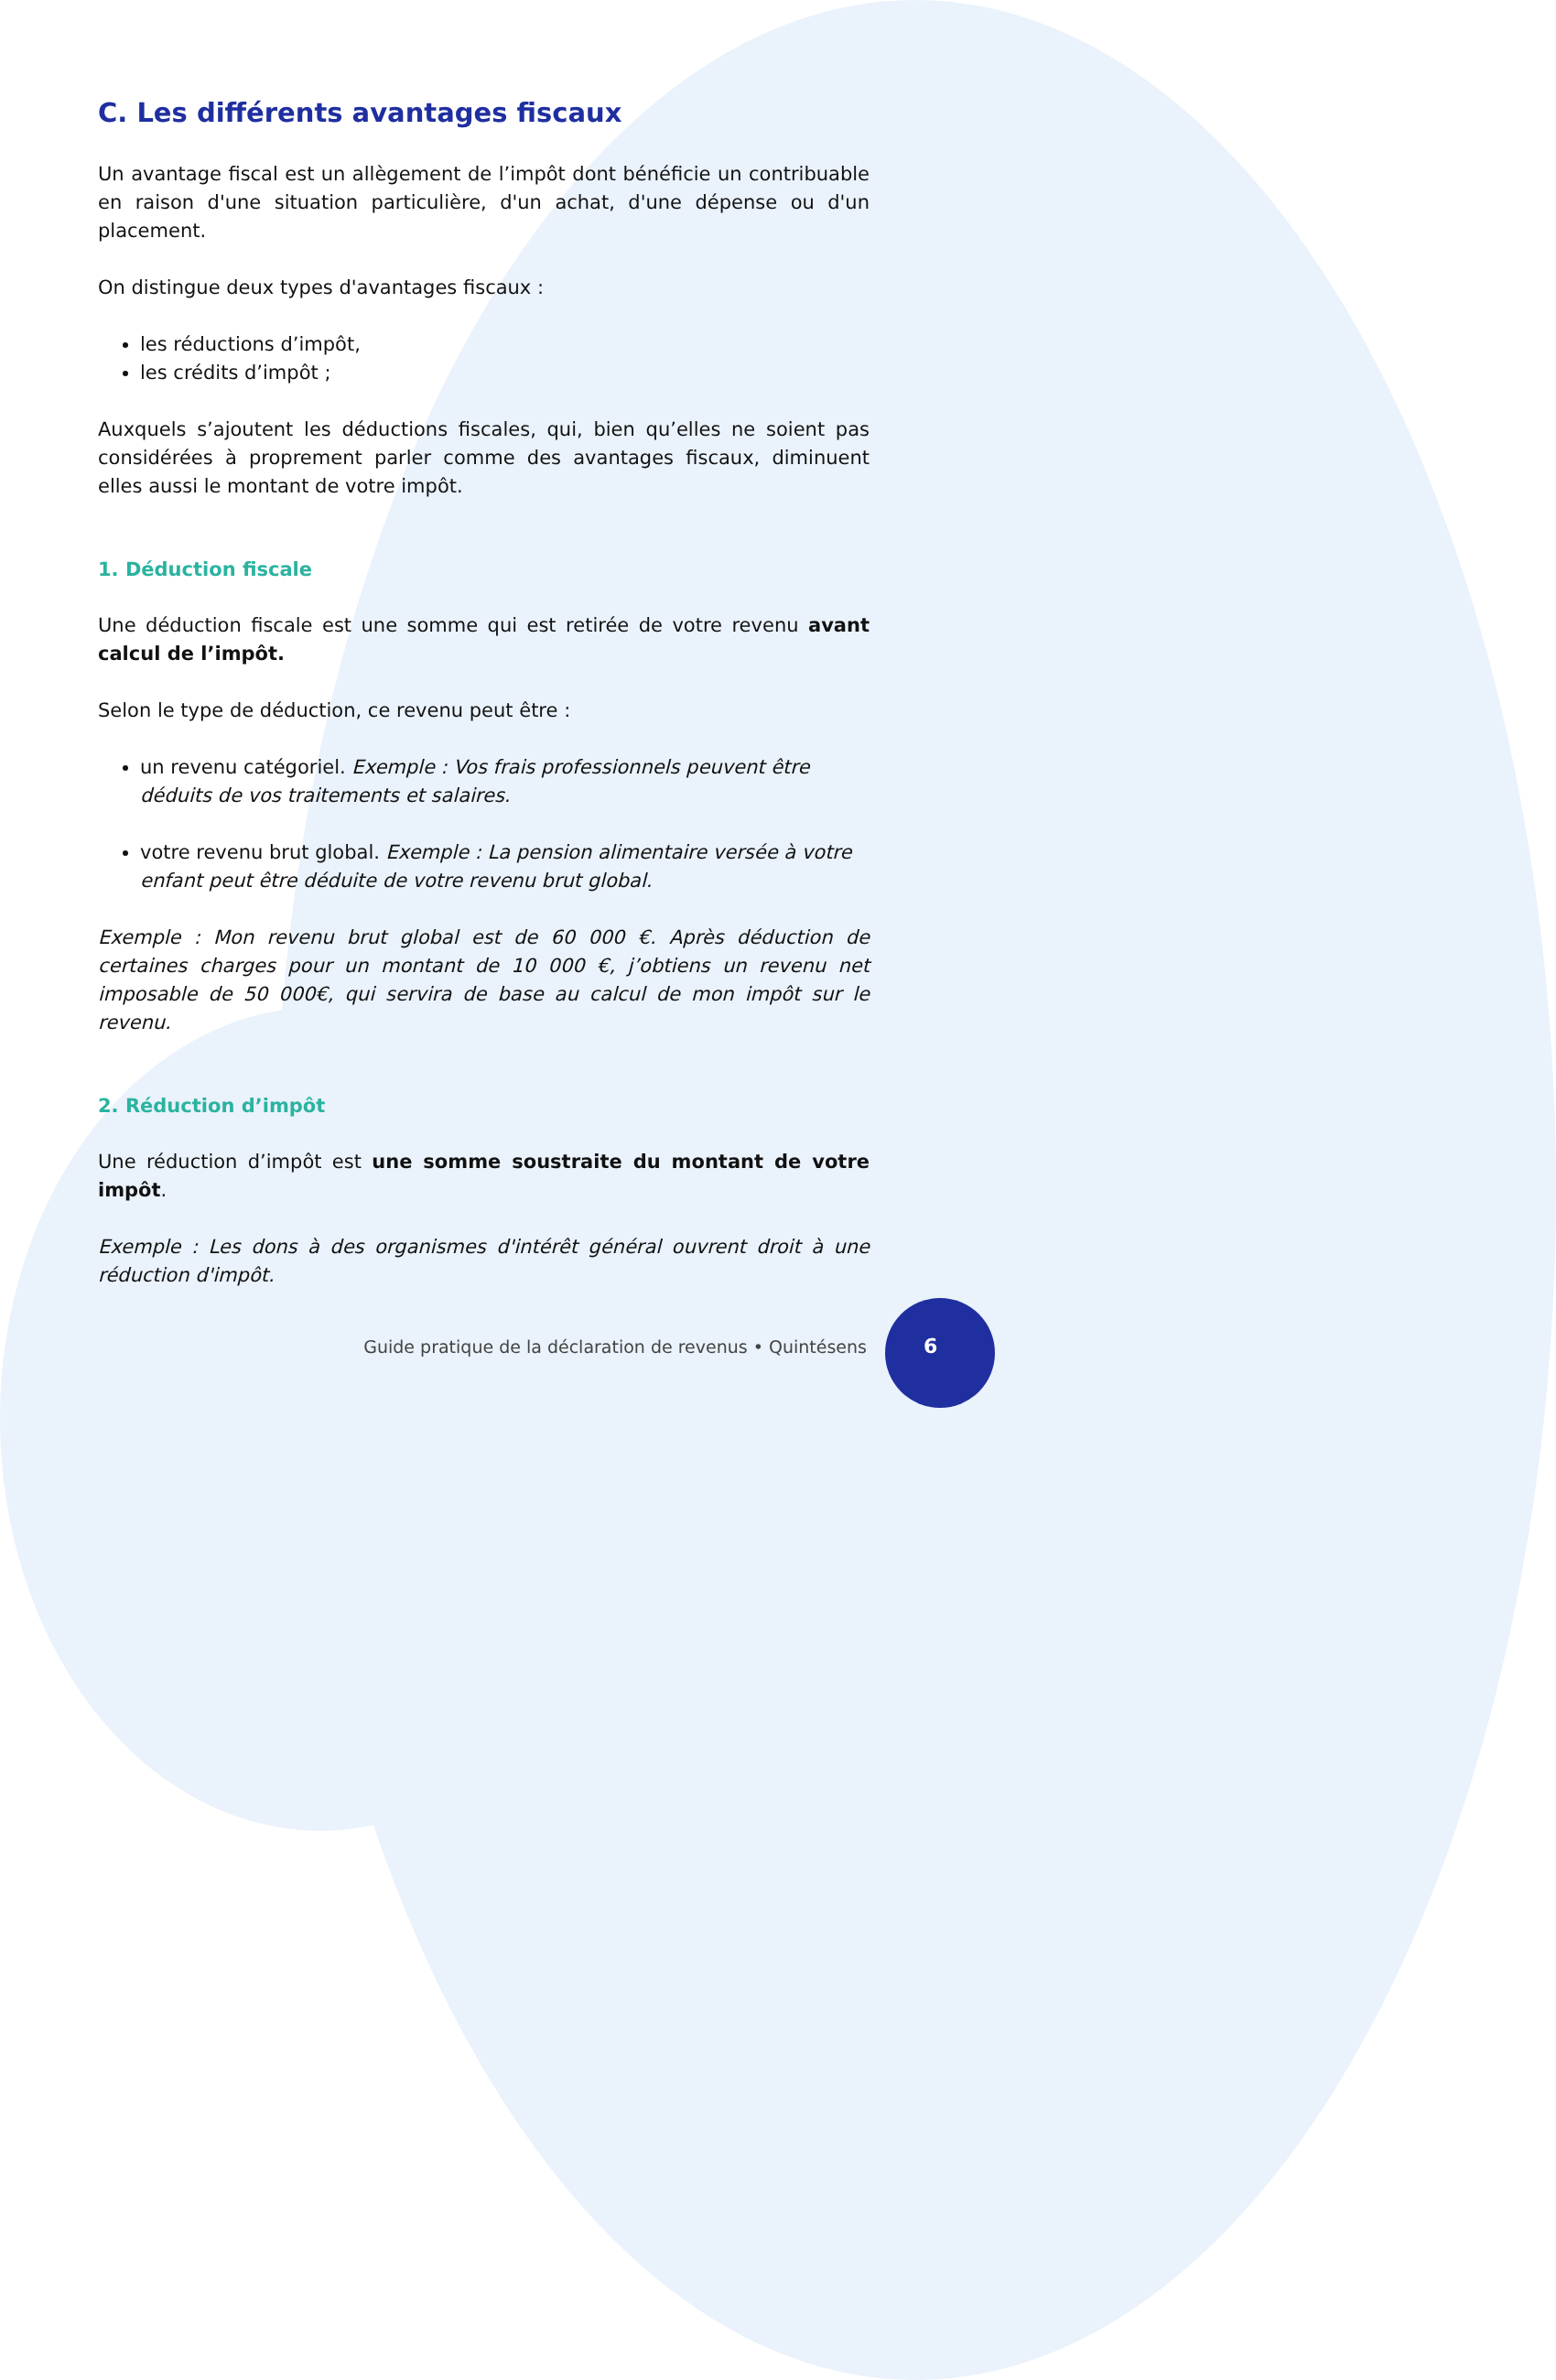C. Les différents avantages fiscaux
Un avantage fiscal est un allègement de l’impôt dont bénéficie un contribuable en raison d'une situation particulière, d'un achat, d'une dépense ou d'un placement.
On distingue deux types d'avantages fiscaux :
les réductions d’impôt,
les crédits d’impôt ;
Auxquels s’ajoutent les déductions fiscales, qui, bien qu’elles ne soient pas considérées à proprement parler comme des avantages fiscaux, diminuent elles aussi le montant de votre impôt.
1. Déduction fiscale
Une déduction fiscale est une somme qui est retirée de votre revenu avant calcul de l’impôt.
Selon le type de déduction, ce revenu peut être :
un revenu catégoriel. Exemple : Vos frais professionnels peuvent être déduits de vos traitements et salaires.
votre revenu brut global. Exemple : La pension alimentaire versée à votre enfant peut être déduite de votre revenu brut global.
Exemple : Mon revenu brut global est de 60 000 €. Après déduction de certaines charges pour un montant de 10 000 €, j’obtiens un revenu net imposable de 50 000€, qui servira de base au calcul de mon impôt sur le revenu.
2. Réduction d’impôt
Une réduction d’impôt est une somme soustraite du montant de votre impôt.
Exemple : Les dons à des organismes d'intérêt général ouvrent droit à une réduction d'impôt.
Guide pratique de la déclaration de revenus • Quintésens
6